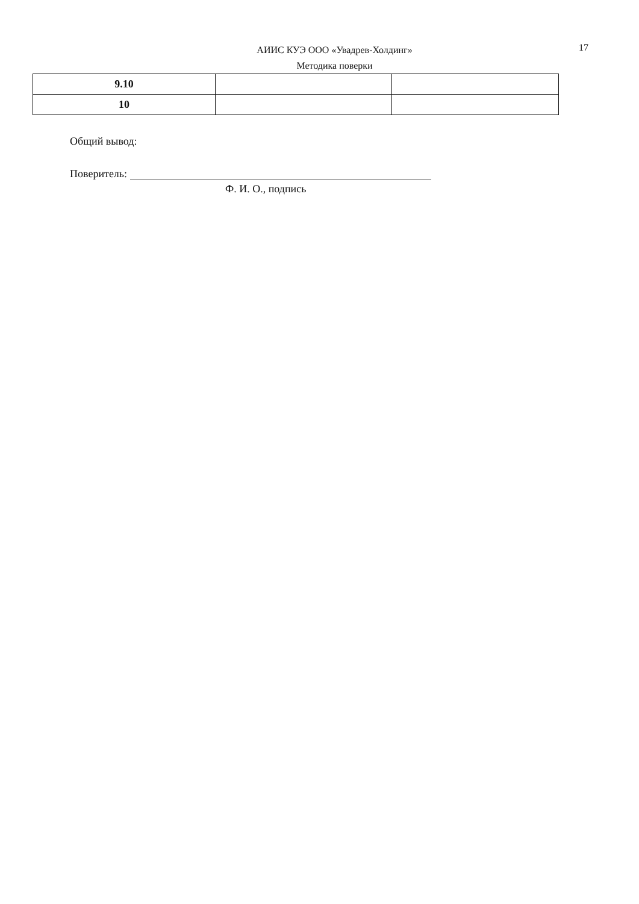АИИС КУЭ ООО «Увадрев-Холдинг»
Методика поверки
17
| 9.10 | | |
| 10 | | |
Общий вывод:
Поверитель:
Ф. И. О., подпись